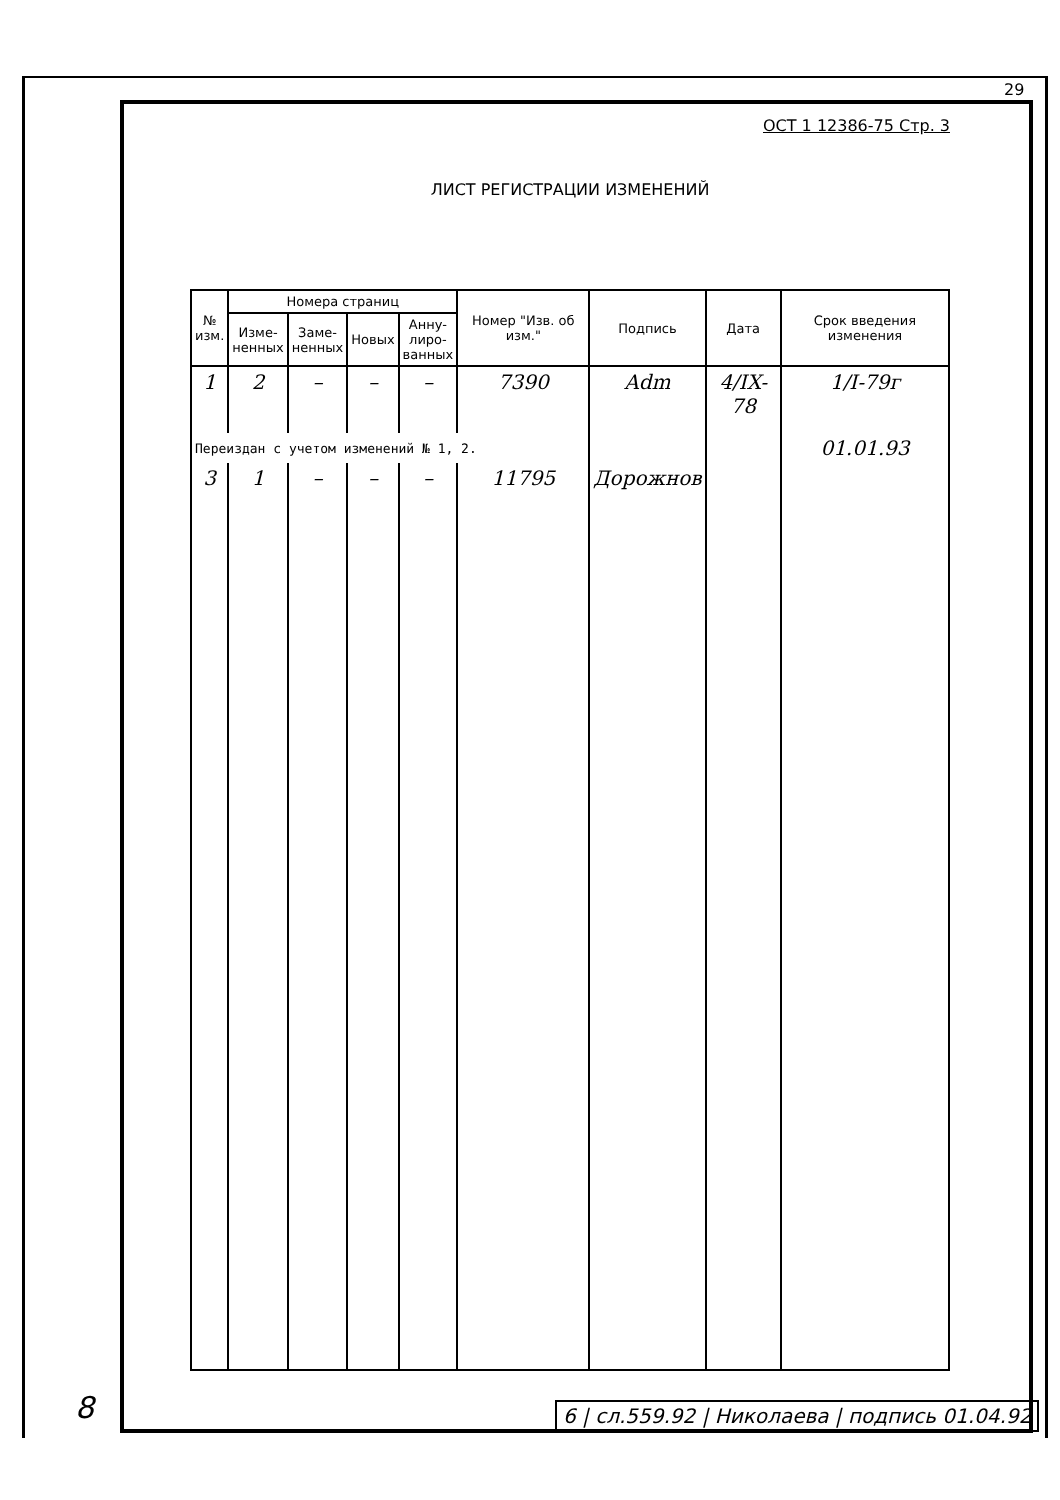29
ОСТ 1 12386-75 Стр. 3
ЛИСТ РЕГИСТРАЦИИ ИЗМЕНЕНИЙ
| № изм. | Номера страниц | | | | Номер "Изв. об изм." | Подпись | Дата | Срок введения изменения |
| --- | --- | --- | --- | --- | --- | --- | --- | --- |
| | Изме- ненных | Заме- ненных | Новых | Анну- лиро- ванных | | | | |
| 1 | 2 | – | – | – | 7390 | Adm | 4/IX-78 | 1/I-79г |
| Переиздан с учетом изменений № 1, 2. | | | | | | | | 01.01.93 |
| 3 | 1 | – | – | – | 11795 | Дорожнов | | |
6 | сл.559.92 | Николаева | подпись 01.04.92
8